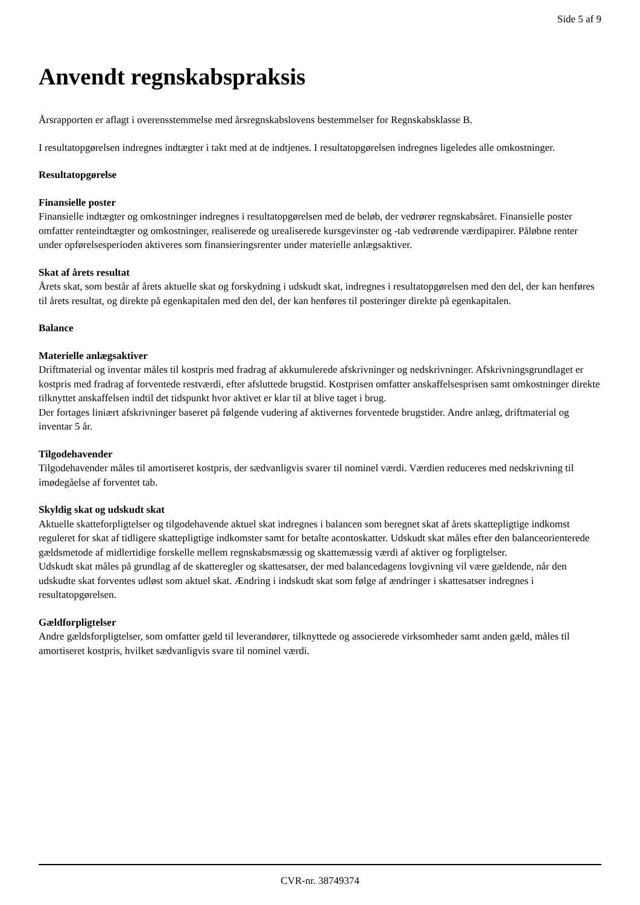Side 5 af 9
Anvendt regnskabspraksis
Årsrapporten er aflagt i overensstemmelse med årsregnskabslovens bestemmelser for Regnskabsklasse B.
I resultatopgørelsen indregnes indtægter i takt med at de indtjenes. I resultatopgørelsen indregnes ligeledes alle omkostninger.
Resultatopgørelse
Finansielle poster
Finansielle indtægter og omkostninger indregnes i resultatopgørelsen med de beløb, der vedrører regnskabsåret. Finansielle poster omfatter renteindtægter og omkostninger, realiserede og urealiserede kursgevinster og -tab vedrørende værdipapirer. Påløbne renter under opførelsesperioden aktiveres som finansieringsrenter under materielle anlægsaktiver.
Skat af årets resultat
Årets skat, som består af årets aktuelle skat og forskydning i udskudt skat, indregnes i resultatopgørelsen med den del, der kan henføres til årets resultat, og direkte på egenkapitalen med den del, der kan henføres til posteringer direkte på egenkapitalen.
Balance
Materielle anlægsaktiver
Driftmaterial og inventar måles til kostpris med fradrag af akkumulerede afskrivninger og nedskrivninger. Afskrivningsgrundlaget er kostpris med fradrag af forventede restværdi, efter afsluttede brugstid. Kostprisen omfatter anskaffelsesprisen samt omkostninger direkte tilknyttet anskaffelsen indtil det tidspunkt hvor aktivet er klar til at blive taget i brug.
Der fortages liniært afskrivninger baseret på følgende vudering af aktivernes forventede brugstider. Andre anlæg, driftmaterial og inventar 5 år.
Tilgodehavender
Tilgodehavender måles til amortiseret kostpris, der sædvanligvis svarer til nominel værdi. Værdien reduceres med nedskrivning til imødegåelse af forventet tab.
Skyldig skat og udskudt skat
Aktuelle skatteforpligtelser og tilgodehavende aktuel skat indregnes i balancen som beregnet skat af årets skattepligtige indkomst reguleret for skat af tidligere skattepligtige indkomster samt for betalte acontoskatter. Udskudt skat måles efter den balanceorienterede gældsmetode af midlertidige forskelle mellem regnskabsmæssig og skattemæssig værdi af aktiver og forpligtelser.
Udskudt skat måles på grundlag af de skatteregler og skattesatser, der med balancedagens lovgivning vil være gældende, når den udskudte skat forventes udløst som aktuel skat. Ændring i indskudt skat som følge af ændringer i skattesatser indregnes i resultatopgørelsen.
Gældforpligtelser
Andre gældsforpligtelser, som omfatter gæld til leverandører, tilknyttede og associerede virksomheder samt anden gæld, måles til amortiseret kostpris, hvilket sædvanligvis svare til nominel værdi.
CVR-nr. 38749374